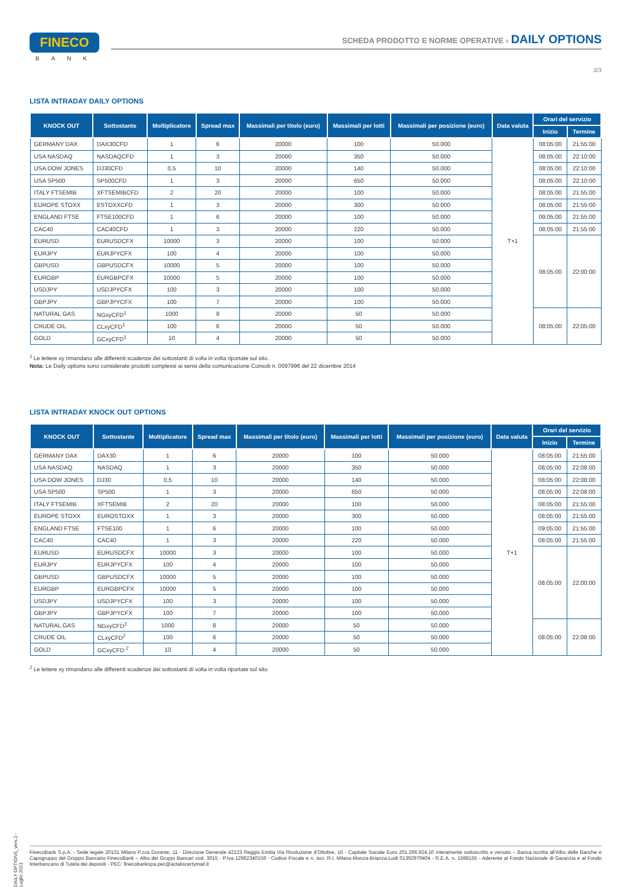FINECO
BANK
SCHEDA PRODOTTO E NORME OPERATIVE › DAILY OPTIONS
3/3
LISTA INTRADAY DAILY OPTIONS
| KNOCK OUT | Sottostante | Moltiplicatore | Spread max | Massimali per titolo (euro) | Massimali per lotti | Massimali per posizione (euro) | Data valuta | Orari del servizio | |
| --- | --- | --- | --- | --- | --- | --- | --- | --- | --- |
| | | | | | | | | Inizio | Termine |
| GERMANY DAX | DAX30CFD | 1 | 6 | 20000 | 100 | 50.000 | T+1 | 08:05:00 | 21:55:00 |
| USA NASDAQ | NASDAQCFD | 1 | 3 | 20000 | 350 | 50.000 | | 08:05:00 | 22:10:00 |
| USA DOW JONES | DJ30CFD | 0,5 | 10 | 20000 | 140 | 50.000 | | 08:05:00 | 22:10:00 |
| USA SP500 | SP500CFD | 1 | 3 | 20000 | 650 | 50.000 | | 08:05:00 | 22:10:00 |
| ITALY FTSEMIB | XFTSEMIBCFD | 2 | 20 | 20000 | 100 | 50.000 | | 08:05:00 | 21:55:00 |
| EUROPE STOXX | ESTOXXCFD | 1 | 3 | 20000 | 300 | 50.000 | | 08:05:00 | 21:55:00 |
| ENGLAND FTSE | FTSE100CFD | 1 | 6 | 20000 | 100 | 50.000 | | 09:05:00 | 21:55:00 |
| CAC40 | CAC40CFD | 1 | 3 | 20000 | 220 | 50.000 | | 08:05:00 | 21:55:00 |
| EURUSD | EURUSDCFX | 10000 | 3 | 20000 | 100 | 50.000 | | 08:05:00 | 22:00:00 |
| EURJPY | EURJPYCFX | 100 | 4 | 20000 | 100 | 50.000 | | | |
| GBPUSD | GBPUSDCFX | 10000 | 5 | 20000 | 100 | 50.000 | | | |
| EURGBP | EURGBPCFX | 10000 | 5 | 20000 | 100 | 50.000 | | | |
| USDJPY | USDJPYCFX | 100 | 3 | 20000 | 100 | 50.000 | | | |
| GBPJPY | GBPJPYCFX | 100 | 7 | 20000 | 100 | 50.000 | | | |
| NATURAL GAS | NGxyCFD<sup>1</sup> | 1000 | 8 | 20000 | 50 | 50.000 | | 08:05:00 | 22:05:00 |
| CRUDE OIL | CLxyCFD<sup>1</sup> | 100 | 6 | 20000 | 50 | 50.000 | | | |
| GOLD | GCxyCFD<sup>1</sup> | 10 | 4 | 20000 | 50 | 50.000 | | | |
<sup>1</sup> Le lettere xy rimandano alle differenti scadenze dei sottostanti di volta in volta riportate sul sito.
Nota: Le Daily options sono considerate prodotti complessi ai sensi della comunicazione Consob n. 0097996 del 22 dicembre 2014
LISTA INTRADAY KNOCK OUT OPTIONS
| KNOCK OUT | Sottostante | Moltiplicatore | Spread max | Massimali per titolo (euro) | Massimali per lotti | Massimali per posizione (euro) | Data valuta | Orari del servizio | |
| --- | --- | --- | --- | --- | --- | --- | --- | --- | --- |
| | | | | | | | | Inizio | Termine |
| GERMANY DAX | DAX30 | 1 | 6 | 20000 | 100 | 50.000 | T+1 | 08:05:00 | 21:55:00 |
| USA NASDAQ | NASDAQ | 1 | 3 | 20000 | 350 | 50.000 | | 08:05:00 | 22:08:00 |
| USA DOW JONES | DJ30 | 0,5 | 10 | 20000 | 140 | 50.000 | | 08:05:00 | 22:08:00 |
| USA SP500 | SP500 | 1 | 3 | 20000 | 650 | 50.000 | | 08:05:00 | 22:08:00 |
| ITALY FTSEMIB | XFTSEMIB | 2 | 20 | 20000 | 100 | 50.000 | | 08:05:00 | 21:55:00 |
| EUROPE STOXX | EUROSTOXX | 1 | 3 | 20000 | 300 | 50.000 | | 08:05:00 | 21:55:00 |
| ENGLAND FTSE | FTSE100 | 1 | 6 | 20000 | 100 | 50.000 | | 09:05:00 | 21:55:00 |
| CAC40 | CAC40 | 1 | 3 | 20000 | 220 | 50.000 | | 08:05:00 | 21:55:00 |
| EURUSD | EURUSDCFX | 10000 | 3 | 20000 | 100 | 50.000 | | 08:05:00 | 22:00:00 |
| EURJPY | EURJPYCFX | 100 | 4 | 20000 | 100 | 50.000 | | | |
| GBPUSD | GBPUSDCFX | 10000 | 5 | 20000 | 100 | 50.000 | | | |
| EURGBP | EURGBPCFX | 10000 | 5 | 20000 | 100 | 50.000 | | | |
| USDJPY | USDJPYCFX | 100 | 3 | 20000 | 100 | 50.000 | | | |
| GBPJPY | GBPJPYCFX | 100 | 7 | 20000 | 100 | 50.000 | | | |
| NATURAL GAS | NGxyCFD<sup>2</sup> | 1000 | 8 | 20000 | 50 | 50.000 | | 08:05:00 | 22:08:00 |
| CRUDE OIL | CLxyCFD<sup>2</sup> | 100 | 6 | 20000 | 50 | 50.000 | | | |
| GOLD | GCxyCFD <sup>2</sup> | 10 | 4 | 20000 | 50 | 50.000 | | | |
<sup>2</sup> Le lettere xy rimandano alle differenti scadenze dei sottostanti di volta in volta riportate sul sito.
DAILY OPTIONS_vers.2 - Luglio 2021
FinecoBank S.p.A. - Sede legale 20131 Milano P.zza Durante, 11 - Direzione Generale 42123 Reggio Emilia Via Rivoluzione d’Ottobre, 16 - Capitale Sociale Euro 201.266.924,10 interamente sottoscritto e versato – Banca iscritta all’Albo delle Banche e Capogruppo del Gruppo Bancario FinecoBank – Albo dei Gruppi Bancari cod. 3015 - P.Iva 12962340159 - Codice Fiscale e n. iscr. R.I. Milano-Monza-Brianza-Lodi 01392970404 - R.E.A. n. 1598155 - Aderente al Fondo Nazionale di Garanzia e al Fondo Interbancario di Tutela dei depositi - PEC: finecobankspa.pec@actaliscertymail.it